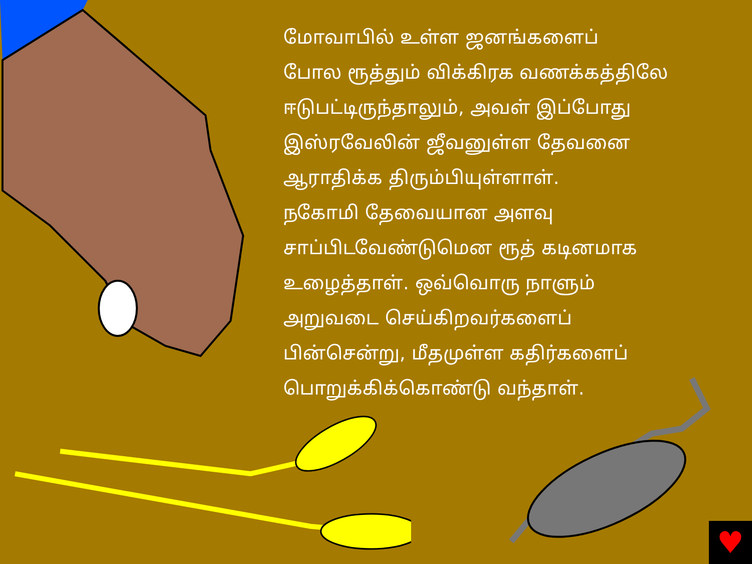மோவாபில் உள்ள ஜனங்களைப்
போல ரூத்தும் விக்கிரக வணக்கத்திலே
ஈடுபட்டிருந்தாலும், அவள் இப்போது
இஸ்ரவேலின் ஜீவனுள்ள தேவனை
ஆராதிக்க திரும்பியுள்ளாள்.
நகோமி தேவையான அளவு
சாப்பிடவேண்டுமென ரூத் கடினமாக
உழைத்தாள். ஒவ்வொரு நாளும்
அறுவடை செய்கிறவர்களைப்
பின்சென்று, மீதமுள்ள கதிர்களைப்
பொறுக்கிக்கொண்டு வந்தாள்.
♥